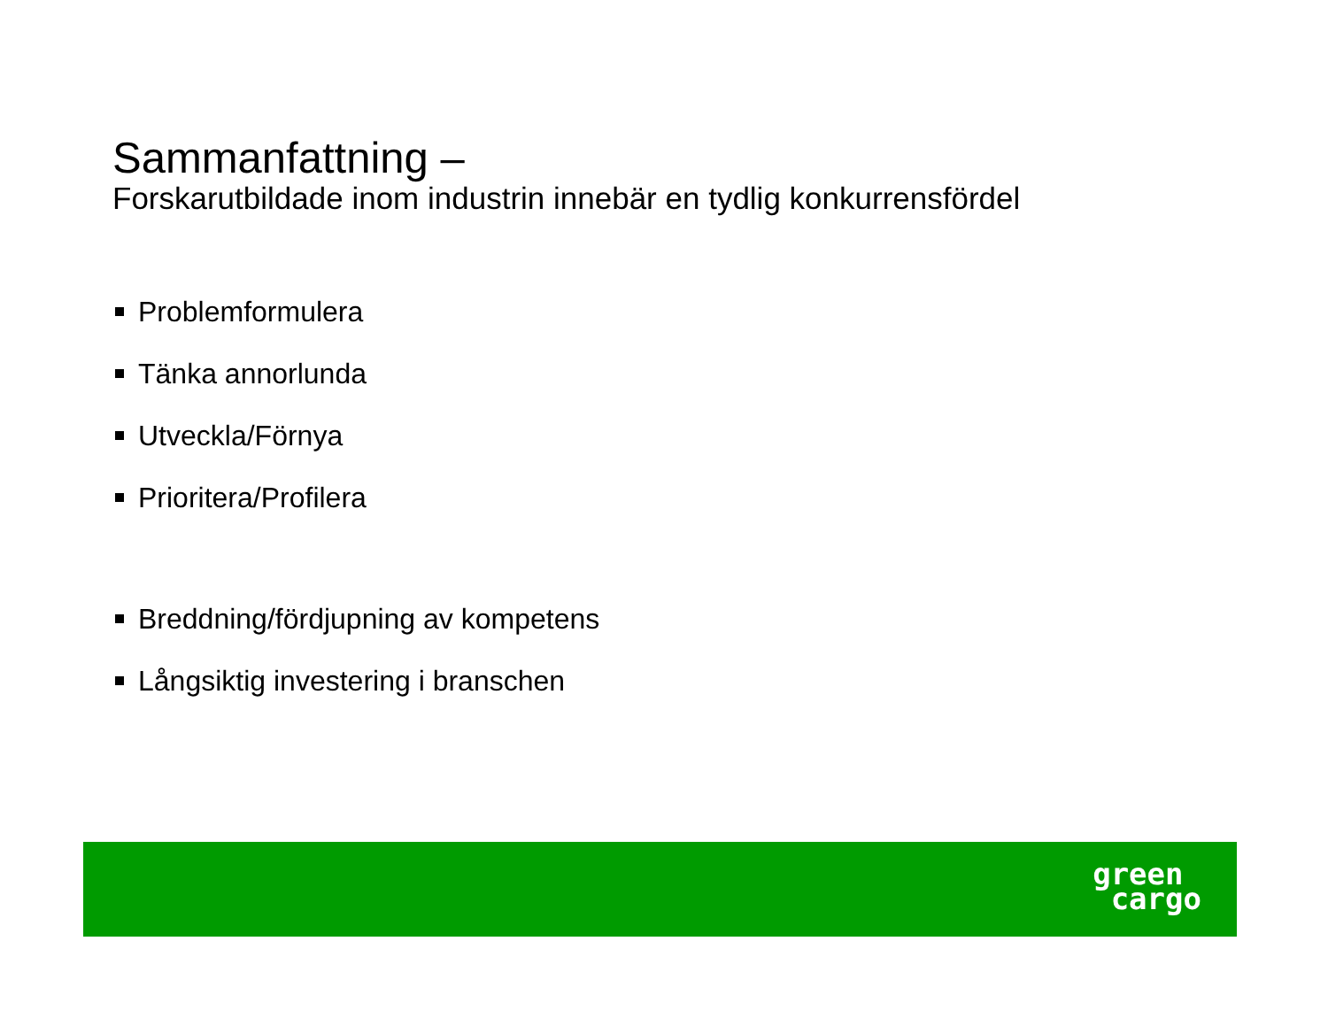Sammanfattning –
Forskarutbildade inom industrin innebär en tydlig konkurrensfördel
Problemformulera
Tänka annorlunda
Utveckla/Förnya
Prioritera/Profilera
Breddning/fördjupning av kompetens
Långsiktig investering i branschen
green
cargo